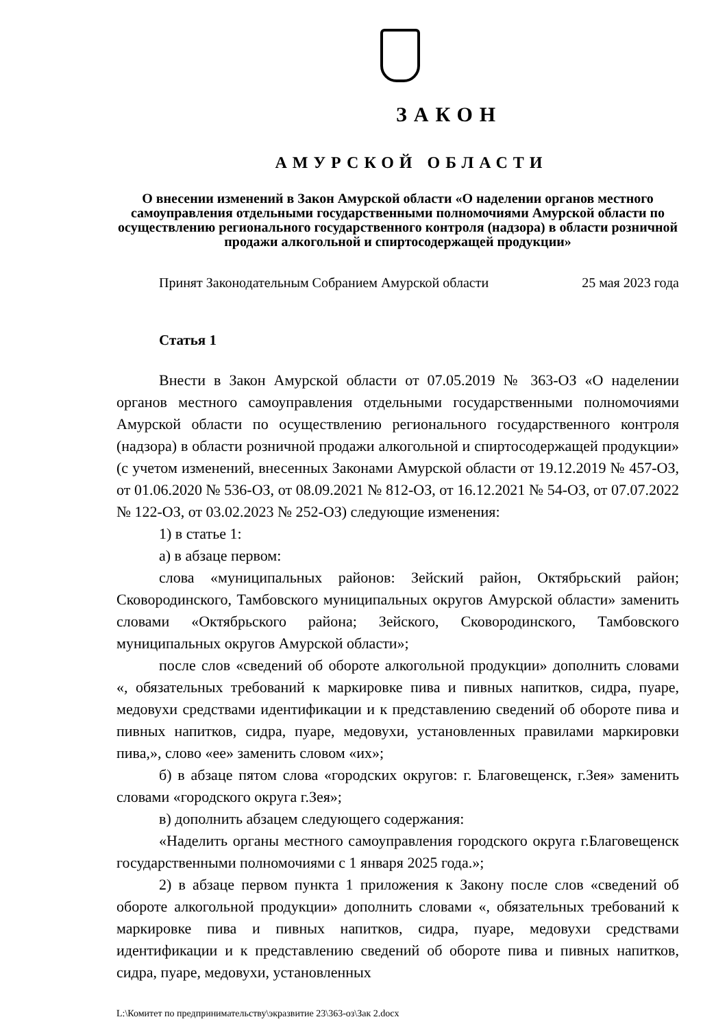ЗАКОН
АМУРСКОЙ ОБЛАСТИ
О внесении изменений в Закон Амурской области «О наделении органов местного самоуправления отдельными государственными полномочиями Амурской области по осуществлению регионального государственного контроля (надзора) в области розничной продажи алкогольной и спиртосодержащей продукции»
Принят Законодательным Собранием Амурской области 25 мая 2023 года
Статья 1
Внести в Закон Амурской области от 07.05.2019 № 363-ОЗ «О наделении органов местного самоуправления отдельными государственными полномочиями Амурской области по осуществлению регионального государственного контроля (надзора) в области розничной продажи алкогольной и спиртосодержащей продукции» (с учетом изменений, внесенных Законами Амурской области от 19.12.2019 № 457-ОЗ, от 01.06.2020 № 536-ОЗ, от 08.09.2021 № 812-ОЗ, от 16.12.2021 № 54-ОЗ, от 07.07.2022 № 122-ОЗ, от 03.02.2023 № 252-ОЗ) следующие изменения:
1) в статье 1:
а) в абзаце первом:
слова «муниципальных районов: Зейский район, Октябрьский район; Сковородинского, Тамбовского муниципальных округов Амурской области» заменить словами «Октябрьского района; Зейского, Сковородинского, Тамбовского муниципальных округов Амурской области»;
после слов «сведений об обороте алкогольной продукции» дополнить словами «, обязательных требований к маркировке пива и пивных напитков, сидра, пуаре, медовухи средствами идентификации и к представлению сведений об обороте пива и пивных напитков, сидра, пуаре, медовухи, установленных правилами маркировки пива,», слово «ее» заменить словом «их»;
б) в абзаце пятом слова «городских округов: г. Благовещенск, г.Зея» заменить словами «городского округа г.Зея»;
в) дополнить абзацем следующего содержания:
«Наделить органы местного самоуправления городского округа г.Благовещенск государственными полномочиями с 1 января 2025 года.»;
2) в абзаце первом пункта 1 приложения к Закону после слов «сведений об обороте алкогольной продукции» дополнить словами «, обязательных требований к маркировке пива и пивных напитков, сидра, пуаре, медовухи средствами идентификации и к представлению сведений об обороте пива и пивных напитков, сидра, пуаре, медовухи, установленных
L:\Комитет по предпринимательству\экразвитие 23\363-оз\Зак 2.docx